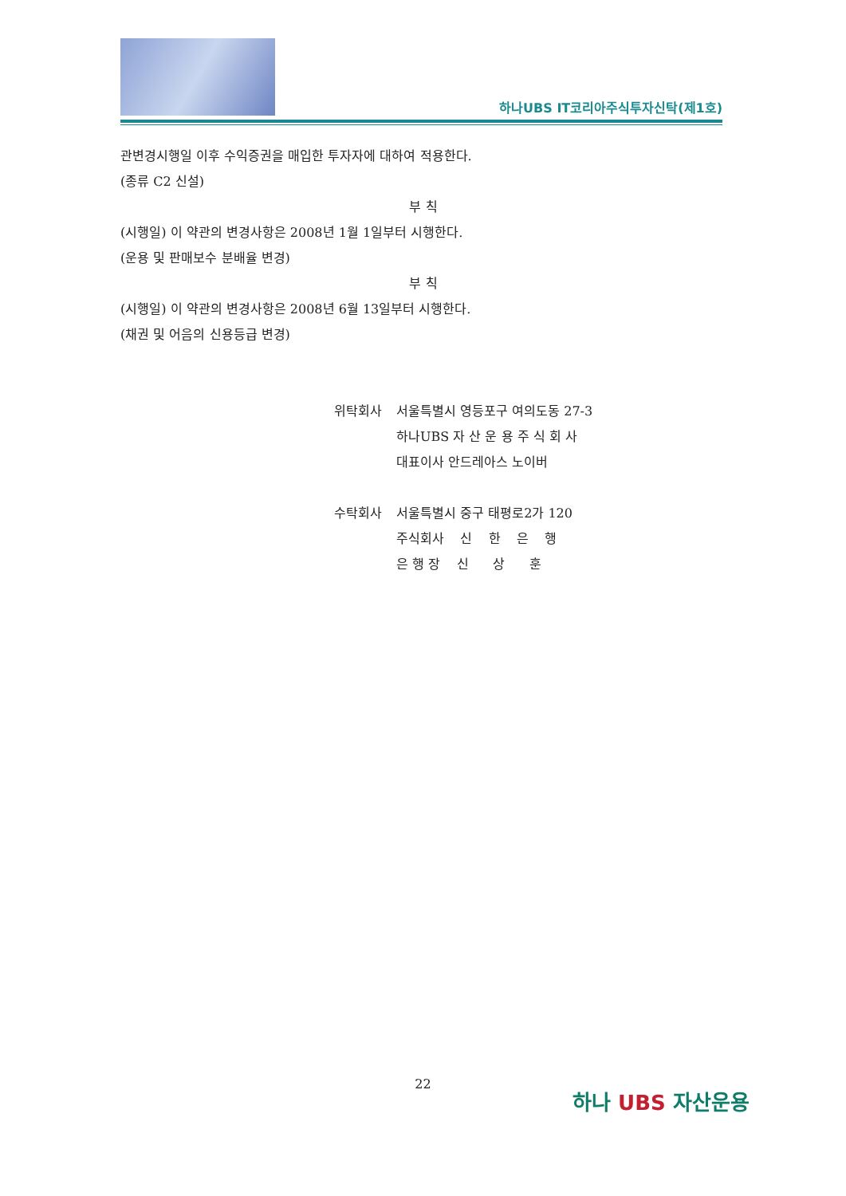하나UBS IT코리아주식투자신탁(제1호)
관변경시행일 이후 수익증권을 매입한 투자자에 대하여 적용한다.
(종류 C2 신설)
부 칙
(시행일) 이 약관의 변경사항은 2008년 1월 1일부터 시행한다.
(운용 및 판매보수 분배율 변경)
부 칙
(시행일) 이 약관의 변경사항은 2008년 6월 13일부터 시행한다.
(채권 및 어음의 신용등급 변경)
| 위탁회사 | 서울특별시 영등포구 여의도동 27-3 |
| | 하나UBS 자 산 운 용 주 식 회 사 |
| | 대표이사 안드레아스 노이버 |
| 수탁회사 | 서울특별시 중구 태평로2가 120 |
| | 주식회사 신 한 은 행 |
| | 은 행 장 신 상 훈 |
22
하나 UBS 자산운용